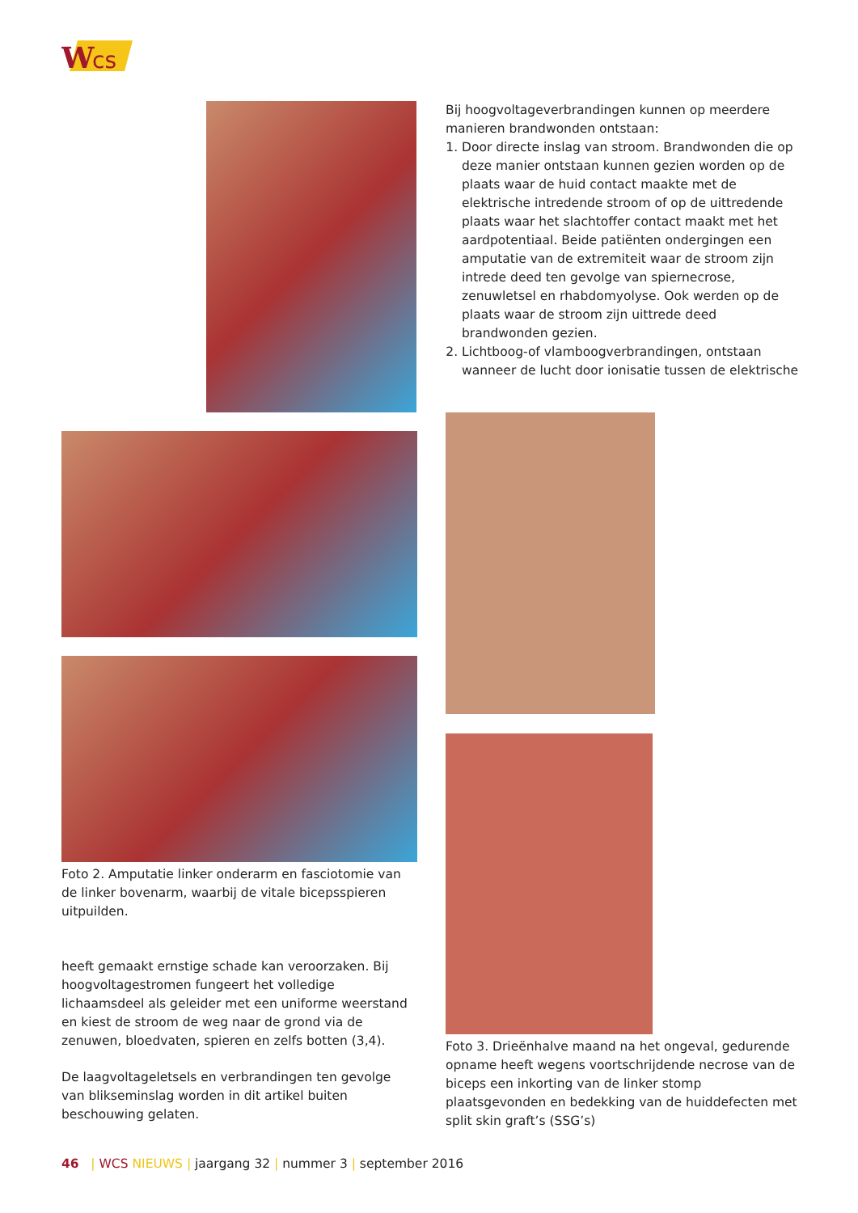W
cs
Foto 2. Amputatie linker onderarm en fasciotomie van de linker bovenarm, waarbij de vitale bicepsspieren uitpuilden.
heeft gemaakt ernstige schade kan veroorzaken. Bij hoogvoltagestromen fungeert het volledige lichaamsdeel als geleider met een uniforme weerstand en kiest de stroom de weg naar de grond via de zenuwen, bloedvaten, spieren en zelfs botten (3,4).
De laagvoltageletsels en verbrandingen ten gevolge van blikseminslag worden in dit artikel buiten beschouwing gelaten.
Bij hoogvoltageverbrandingen kunnen op meerdere manieren brandwonden ontstaan:
1. Door directe inslag van stroom. Brandwonden die op deze manier ontstaan kunnen gezien worden op de plaats waar de huid contact maakte met de elektrische intredende stroom of op de uittredende plaats waar het slachtoffer contact maakt met het aardpotentiaal. Beide patiënten ondergingen een amputatie van de extremiteit waar de stroom zijn intrede deed ten gevolge van spiernecrose, zenuwletsel en rhabdomyolyse. Ook werden op de plaats waar de stroom zijn uittrede deed brandwonden gezien.
2. Lichtboog-of vlamboogverbrandingen, ontstaan wanneer de lucht door ionisatie tussen de elektrische
Foto 3. Drieënhalve maand na het ongeval, gedurende opname heeft wegens voortschrijdende necrose van de biceps een inkorting van de linker stomp plaatsgevonden en bedekking van de huiddefecten met split skin graft’s (SSG’s)
46 | WCS NIEUWS | jaargang 32 | nummer 3 | september 2016